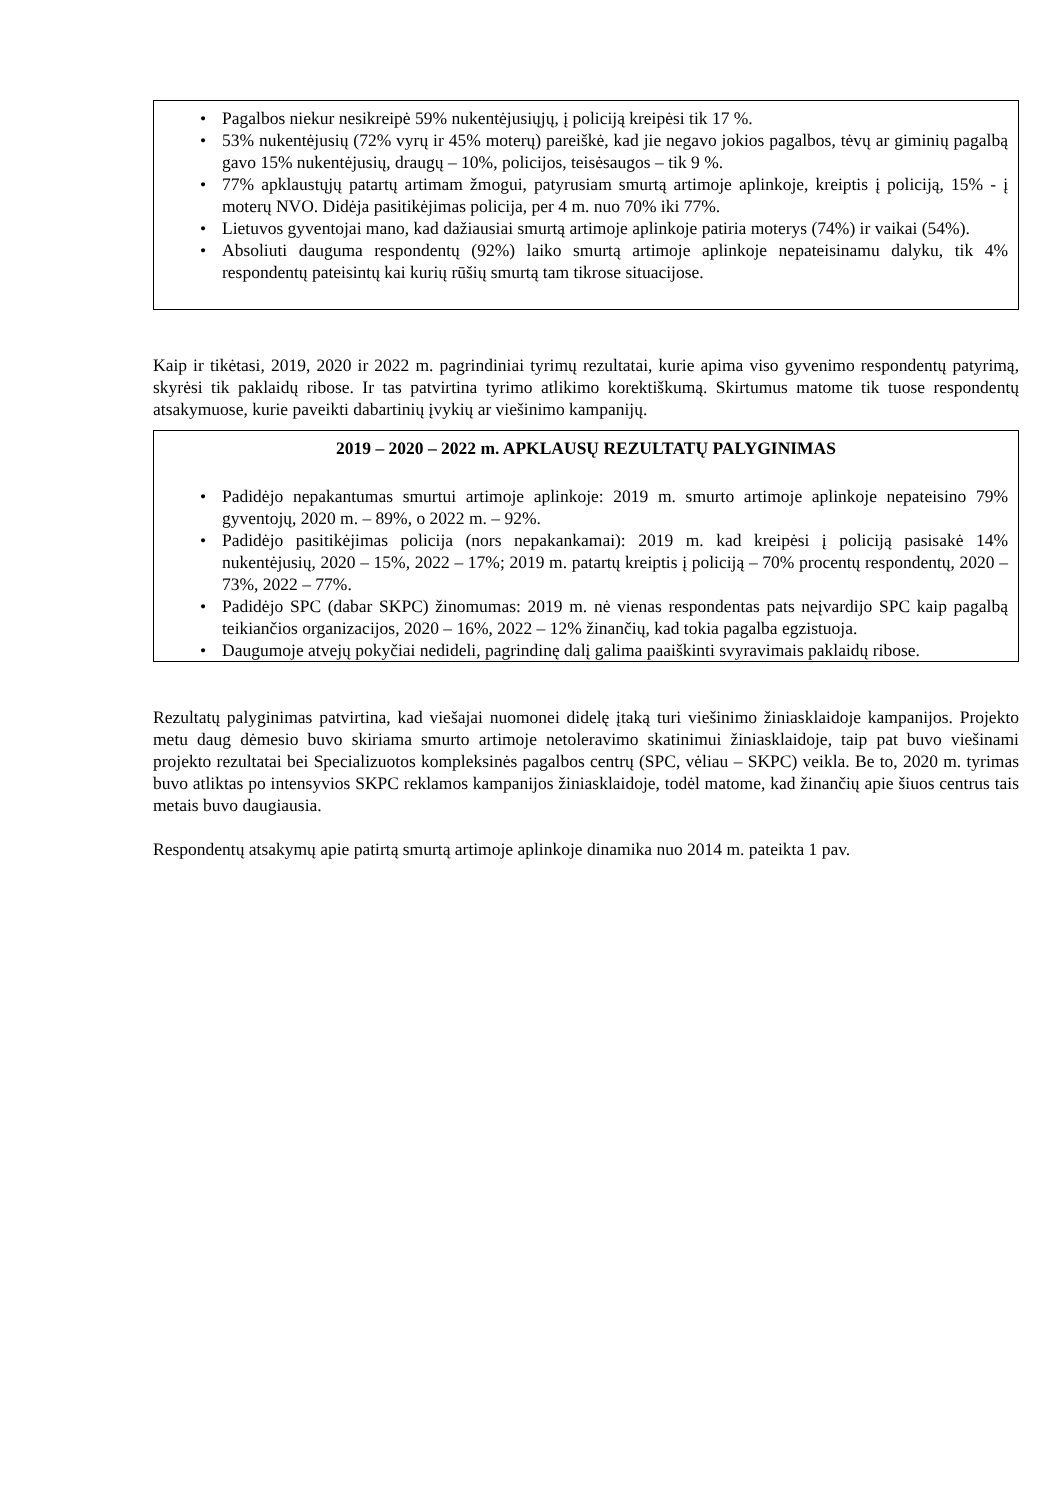• Pagalbos niekur nesikreipė 59% nukentėjusiųjų, į policiją kreipėsi tik 17 %.
• 53% nukentėjusių (72% vyrų ir 45% moterų) pareiškė, kad jie negavo jokios pagalbos, tėvų ar giminių pagalbą gavo 15% nukentėjusių, draugų – 10%, policijos, teisėsaugos – tik 9 %.
• 77% apklaustųjų patartų artimam žmogui, patyrusiam smurtą artimoje aplinkoje, kreiptis į policiją, 15% - į moterų NVO. Didėja pasitikėjimas policija, per 4 m. nuo 70% iki 77%.
• Lietuvos gyventojai mano, kad dažiausiai smurtą artimoje aplinkoje patiria moterys (74%) ir vaikai (54%).
• Absoliuti dauguma respondentų (92%) laiko smurtą artimoje aplinkoje nepateisinamu dalyku, tik 4% respondentų pateisintų kai kurių rūšių smurtą tam tikrose situacijose.
Kaip ir tikėtasi, 2019, 2020 ir 2022 m. pagrindiniai tyrimų rezultatai, kurie apima viso gyvenimo respondentų patyrimą, skyrėsi tik paklaidų ribose. Ir tas patvirtina tyrimo atlikimo korektiškumą. Skirtumus matome tik tuose respondentų atsakymuose, kurie paveikti dabartinių įvykių ar viešinimo kampanijų.
2019 – 2020 – 2022 m. APKLAUSŲ REZULTATŲ PALYGINIMAS
• Padidėjo nepakantumas smurtui artimoje aplinkoje: 2019 m. smurto artimoje aplinkoje nepateisino 79% gyventojų, 2020 m. – 89%, o 2022 m. – 92%.
• Padidėjo pasitikėjimas policija (nors nepakankamai): 2019 m. kad kreipėsi į policiją pasisakė 14% nukentėjusių, 2020 – 15%, 2022 – 17%; 2019 m. patartų kreiptis į policiją – 70% procentų respondentų, 2020 – 73%, 2022 – 77%.
• Padidėjo SPC (dabar SKPC) žinomumas: 2019 m. nė vienas respondentas pats neįvardijo SPC kaip pagalbą teikiančios organizacijos, 2020 – 16%, 2022 – 12% žinančių, kad tokia pagalba egzistuoja.
• Daugumoje atvejų pokyčiai nedideli, pagrindinę dalį galima paaiškinti svyravimais paklaidų ribose.
Rezultatų palyginimas patvirtina, kad viešajai nuomonei didelę įtaką turi viešinimo žiniasklaidoje kampanijos. Projekto metu daug dėmesio buvo skiriama smurto artimoje netoleravimo skatinimui žiniasklaidoje, taip pat buvo viešinami projekto rezultatai bei Specializuotos kompleksinės pagalbos centrų (SPC, vėliau – SKPC) veikla. Be to, 2020 m. tyrimas buvo atliktas po intensyvios SKPC reklamos kampanijos žiniasklaidoje, todėl matome, kad žinančių apie šiuos centrus tais metais buvo daugiausia.
Respondentų atsakymų apie patirtą smurtą artimoje aplinkoje dinamika nuo 2014 m. pateikta 1 pav.